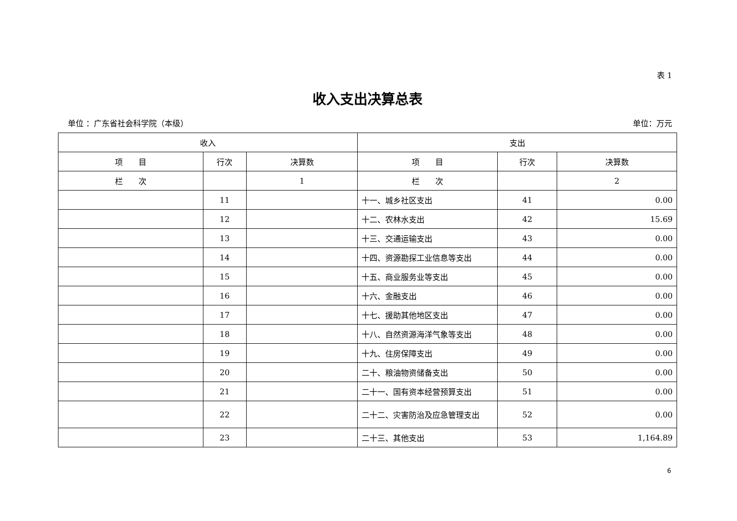表 1
收入支出决算总表
单位 ：广东省社会科学院（本级） 单位：万元
| 收入 | | | 支出 | | |
| --- | --- | --- | --- | --- | --- |
| 项 目 | 行次 | 决算数 | 项 目 | 行次 | 决算数 |
| 栏 次 | | 1 | 栏 次 | | 2 |
| | 11 | | 十一、城乡社区支出 | 41 | 0.00 |
| | 12 | | 十二、农林水支出 | 42 | 15.69 |
| | 13 | | 十三、交通运输支出 | 43 | 0.00 |
| | 14 | | 十四、资源勘探工业信息等支出 | 44 | 0.00 |
| | 15 | | 十五、商业服务业等支出 | 45 | 0.00 |
| | 16 | | 十六、金融支出 | 46 | 0.00 |
| | 17 | | 十七、援助其他地区支出 | 47 | 0.00 |
| | 18 | | 十八、自然资源海洋气象等支出 | 48 | 0.00 |
| | 19 | | 十九、住房保障支出 | 49 | 0.00 |
| | 20 | | 二十、粮油物资储备支出 | 50 | 0.00 |
| | 21 | | 二十一、国有资本经营预算支出 | 51 | 0.00 |
| | 22 | | 二十二、灾害防治及应急管理支出 | 52 | 0.00 |
| | 23 | | 二十三、其他支出 | 53 | 1,164.89 |
6